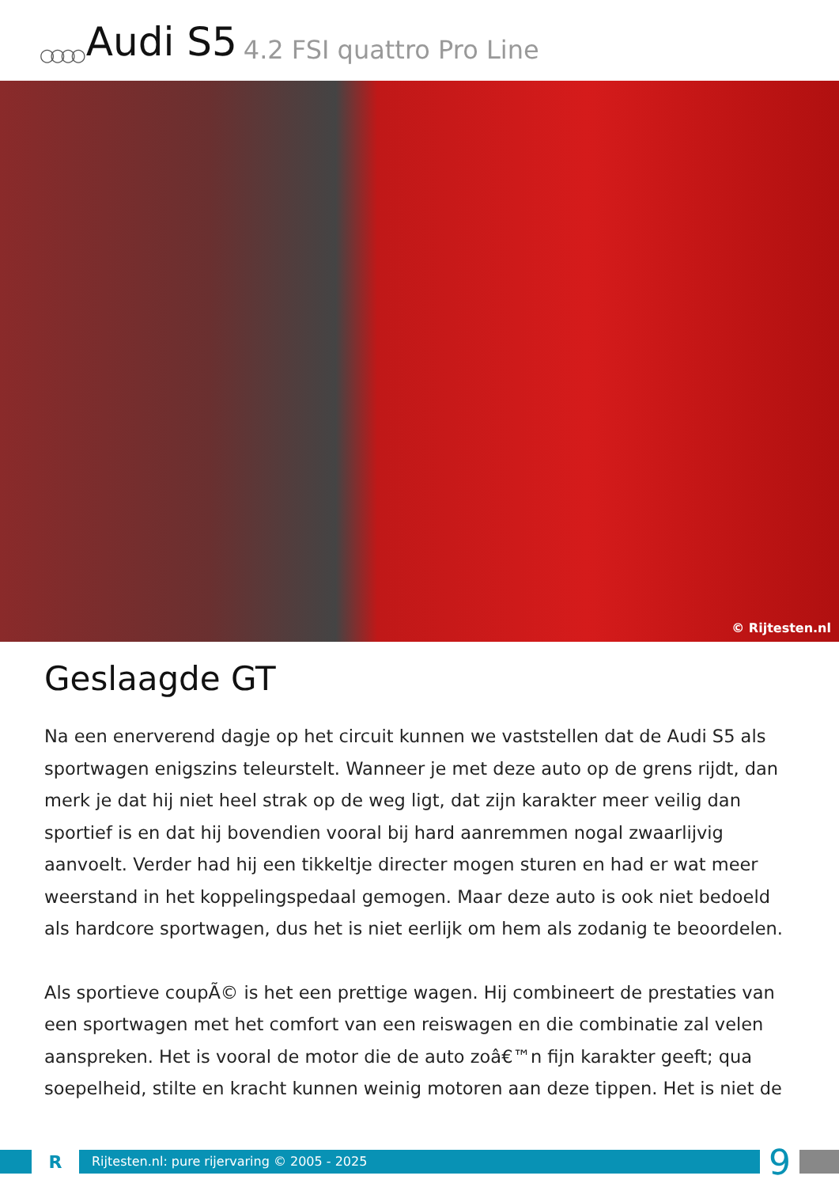○○○○ Audi S5 4.2 FSI quattro Pro Line
© Rijtesten.nl
Geslaagde GT
Na een enerverend dagje op het circuit kunnen we vaststellen dat de Audi S5 als sportwagen enigszins teleurstelt. Wanneer je met deze auto op de grens rijdt, dan merk je dat hij niet heel strak op de weg ligt, dat zijn karakter meer veilig dan sportief is en dat hij bovendien vooral bij hard aanremmen nogal zwaarlijvig aanvoelt. Verder had hij een tikkeltje directer mogen sturen en had er wat meer weerstand in het koppelingspedaal gemogen. Maar deze auto is ook niet bedoeld als hardcore sportwagen, dus het is niet eerlijk om hem als zodanig te beoordelen.
Als sportieve coupÃ© is het een prettige wagen. Hij combineert de prestaties van een sportwagen met het comfort van een reiswagen en die combinatie zal velen aanspreken. Het is vooral de motor die de auto zoâ€™n fijn karakter geeft; qua soepelheid, stilte en kracht kunnen weinig motoren aan deze tippen. Het is niet de
R
Rijtesten.nl: pure rijervaring © 2005 - 2025
9